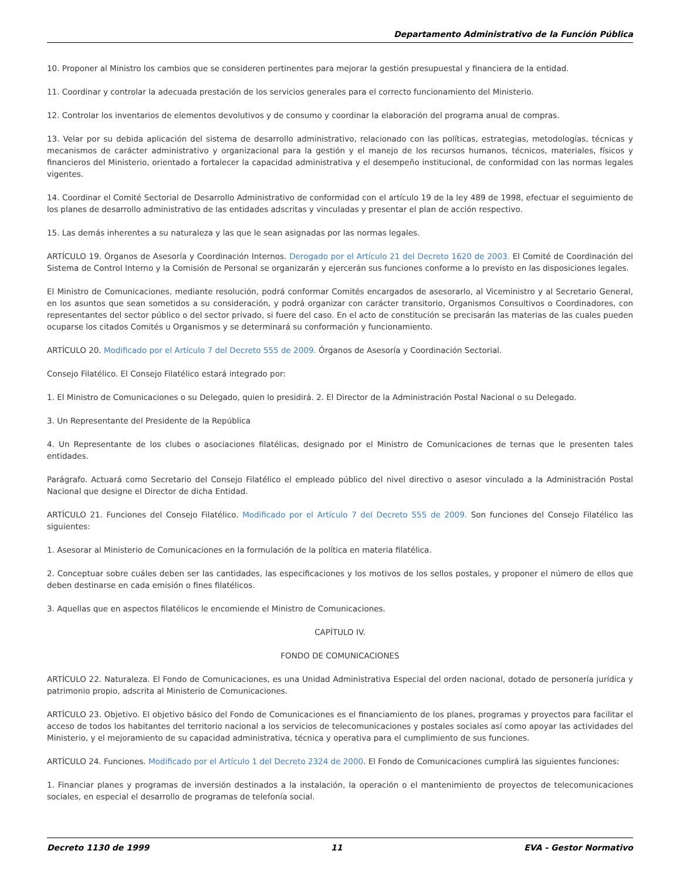Departamento Administrativo de la Función Pública
10. Proponer al Ministro los cambios que se consideren pertinentes para mejorar la gestión presupuestal y financiera de la entidad.
11. Coordinar y controlar la adecuada prestación de los servicios generales para el correcto funcionamiento del Ministerio.
12. Controlar los inventarios de elementos devolutivos y de consumo y coordinar la elaboración del programa anual de compras.
13. Velar por su debida aplicación del sistema de desarrollo administrativo, relacionado con las políticas, estrategias, metodologías, técnicas y mecanismos de carácter administrativo y organizacional para la gestión y el manejo de los recursos humanos, técnicos, materiales, físicos y financieros del Ministerio, orientado a fortalecer la capacidad administrativa y el desempeño institucional, de conformidad con las normas legales vigentes.
14. Coordinar el Comité Sectorial de Desarrollo Administrativo de conformidad con el artículo 19 de la ley 489 de 1998, efectuar el seguimiento de los planes de desarrollo administrativo de las entidades adscritas y vinculadas y presentar el plan de acción respectivo.
15. Las demás inherentes a su naturaleza y las que le sean asignadas por las normas legales.
ARTÍCULO 19. Órganos de Asesoría y Coordinación Internos. Derogado por el Artículo 21 del Decreto 1620 de 2003. El Comité de Coordinación del Sistema de Control Interno y la Comisión de Personal se organizarán y ejercerán sus funciones conforme a lo previsto en las disposiciones legales.
El Ministro de Comunicaciones, mediante resolución, podrá conformar Comités encargados de asesorarlo, al Viceministro y al Secretario General, en los asuntos que sean sometidos a su consideración, y podrá organizar con carácter transitorio, Organismos Consultivos o Coordinadores, con representantes del sector público o del sector privado, si fuere del caso. En el acto de constitución se precisarán las materias de las cuales pueden ocuparse los citados Comités u Organismos y se determinará su conformación y funcionamiento.
ARTÍCULO 20. Modificado por el Artículo 7 del Decreto 555 de 2009. Órganos de Asesoría y Coordinación Sectorial.
Consejo Filatélico. El Consejo Filatélico estará integrado por:
1. El Ministro de Comunicaciones o su Delegado, quien lo presidirá. 2. El Director de la Administración Postal Nacional o su Delegado.
3. Un Representante del Presidente de la República
4. Un Representante de los clubes o asociaciones filatélicas, designado por el Ministro de Comunicaciones de ternas que le presenten tales entidades.
Parágrafo. Actuará como Secretario del Consejo Filatélico el empleado público del nivel directivo o asesor vinculado a la Administración Postal Nacional que designe el Director de dicha Entidad.
ARTÍCULO 21. Funciones del Consejo Filatélico. Modificado por el Artículo 7 del Decreto 555 de 2009. Son funciones del Consejo Filatélico las siguientes:
1. Asesorar al Ministerio de Comunicaciones en la formulación de la política en materia filatélica.
2. Conceptuar sobre cuáles deben ser las cantidades, las especificaciones y los motivos de los sellos postales, y proponer el número de ellos que deben destinarse en cada emisión o fines filatélicos.
3. Aquellas que en aspectos filatélicos le encomiende el Ministro de Comunicaciones.
CAPÍTULO IV.
FONDO DE COMUNICACIONES
ARTÍCULO 22. Naturaleza. El Fondo de Comunicaciones, es una Unidad Administrativa Especial del orden nacional, dotado de personería jurídica y patrimonio propio, adscrita al Ministerio de Comunicaciones.
ARTÍCULO 23. Objetivo. El objetivo básico del Fondo de Comunicaciones es el financiamiento de los planes, programas y proyectos para facilitar el acceso de todos los habitantes del territorio nacional a los servicios de telecomunicaciones y postales sociales así como apoyar las actividades del Ministerio, y el mejoramiento de su capacidad administrativa, técnica y operativa para el cumplimiento de sus funciones.
ARTÍCULO 24. Funciones. Modificado por el Artículo 1 del Decreto 2324 de 2000. El Fondo de Comunicaciones cumplirá las siguientes funciones:
1. Financiar planes y programas de inversión destinados a la instalación, la operación o el mantenimiento de proyectos de telecomunicaciones sociales, en especial el desarrollo de programas de telefonía social.
Decreto 1130 de 1999 11 EVA - Gestor Normativo